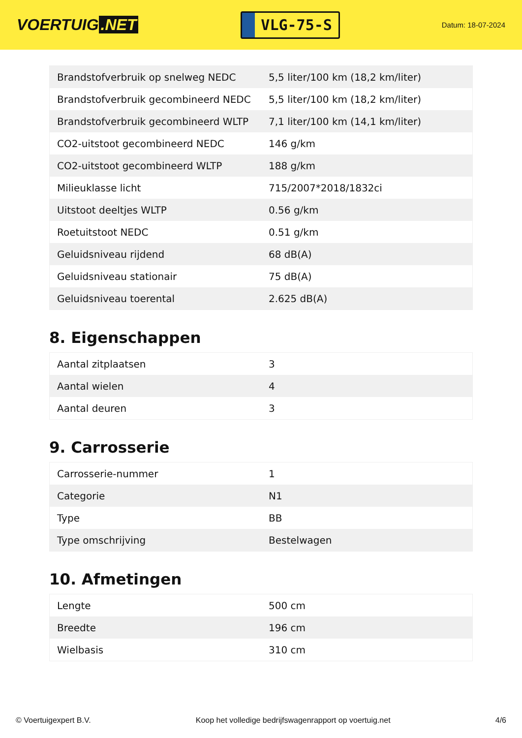VOERTUIG.NET
VLG-75-S
Datum: 18-07-2024
| Brandstofverbruik op snelweg NEDC | 5,5 liter/100 km (18,2 km/liter) |
| Brandstofverbruik gecombineerd NEDC | 5,5 liter/100 km (18,2 km/liter) |
| Brandstofverbruik gecombineerd WLTP | 7,1 liter/100 km (14,1 km/liter) |
| CO2-uitstoot gecombineerd NEDC | 146 g/km |
| CO2-uitstoot gecombineerd WLTP | 188 g/km |
| Milieuklasse licht | 715/2007*2018/1832ci |
| Uitstoot deeltjes WLTP | 0.56 g/km |
| Roetuitstoot NEDC | 0.51 g/km |
| Geluidsniveau rijdend | 68 dB(A) |
| Geluidsniveau stationair | 75 dB(A) |
| Geluidsniveau toerental | 2.625 dB(A) |
8. Eigenschappen
| Aantal zitplaatsen | 3 |
| Aantal wielen | 4 |
| Aantal deuren | 3 |
9. Carrosserie
| Carrosserie-nummer | 1 |
| Categorie | N1 |
| Type | BB |
| Type omschrijving | Bestelwagen |
10. Afmetingen
| Lengte | 500 cm |
| Breedte | 196 cm |
| Wielbasis | 310 cm |
© Voertuigexpert B.V. Koop het volledige bedrijfswagenrapport op voertuig.net 4/6